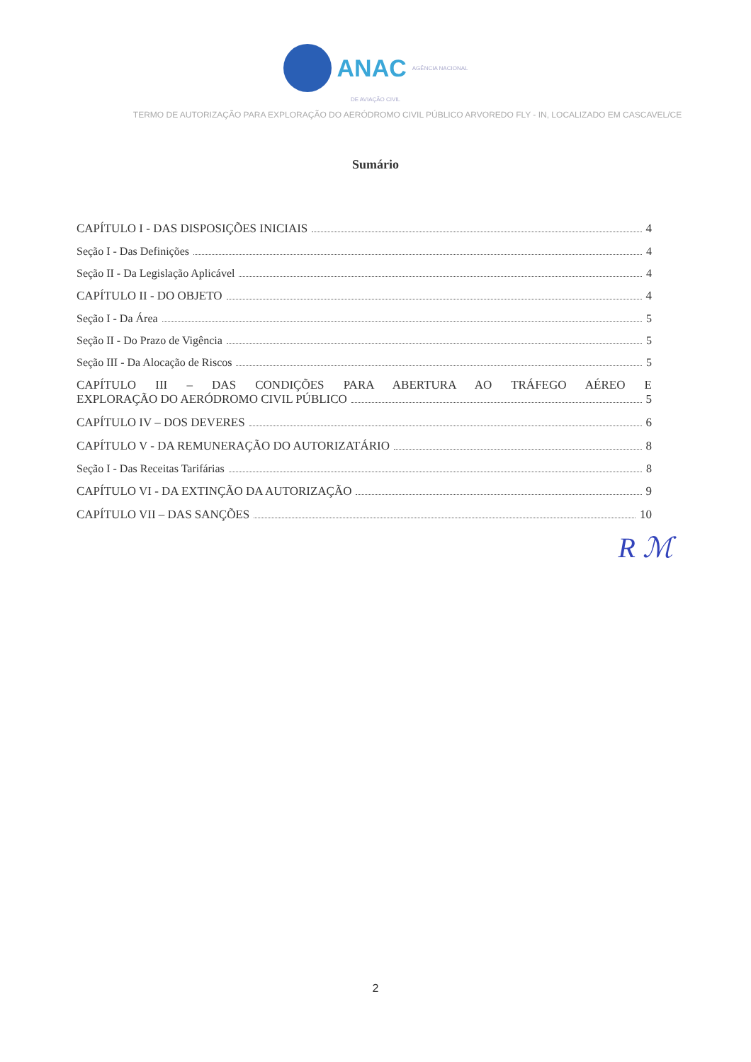ANAC AGÊNCIA NACIONAL
DE AVIAÇÃO CIVIL
TERMO DE AUTORIZAÇÃO PARA EXPLORAÇÃO DO AERÓDROMO CIVIL PÚBLICO ARVOREDO FLY - IN, LOCALIZADO EM CASCAVEL/CE
Sumário
CAPÍTULO I - DAS DISPOSIÇÕES INICIAIS 4
Seção I - Das Definições 4
Seção II - Da Legislação Aplicável 4
CAPÍTULO II - DO OBJETO 4
Seção I - Da Área 5
Seção II - Do Prazo de Vigência 5
Seção III - Da Alocação de Riscos 5
CAPÍTULO III – DAS CONDIÇÕES PARA ABERTURA AO TRÁFEGO AÉREO E
EXPLORAÇÃO DO AERÓDROMO CIVIL PÚBLICO 5
CAPÍTULO IV – DOS DEVERES 6
CAPÍTULO V - DA REMUNERAÇÃO DO AUTORIZATÁRIO 8
Seção I - Das Receitas Tarifárias 8
CAPÍTULO VI - DA EXTINÇÃO DA AUTORIZAÇÃO 9
CAPÍTULO VII – DAS SANÇÕES 10
R ℳ
2